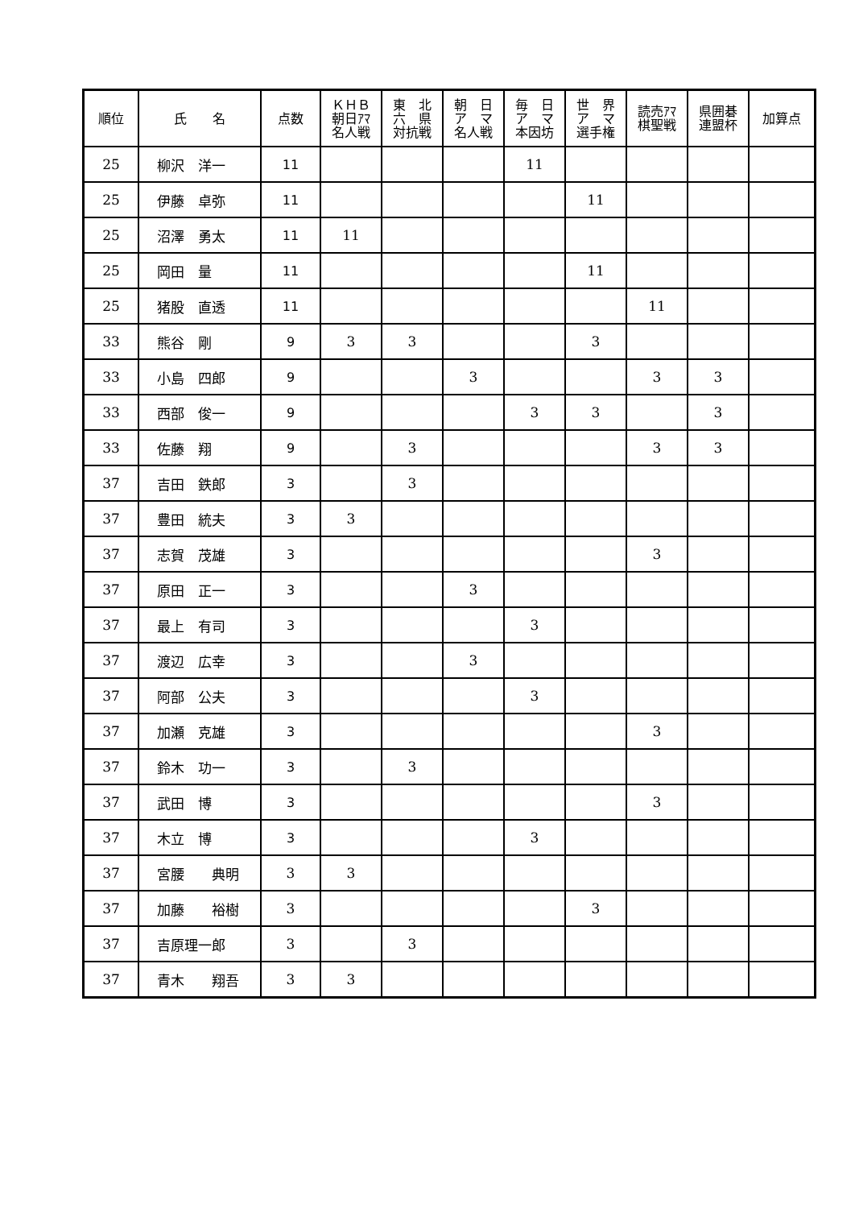| 順位 | 氏 名 | 点数 | ＫＨＢ 朝日ｱﾏ 名人戦 | 東 北 六 県 対抗戦 | 朝 日 ア マ 名人戦 | 毎 日 ア マ 本因坊 | 世 界 ア マ 選手権 | 読売ｱﾏ 棋聖戦 | 県囲碁 連盟杯 | 加算点 |
| --- | --- | --- | --- | --- | --- | --- | --- | --- | --- | --- |
| 25 | 柳沢 洋一 | 11 | | | | 11 | | | | |
| 25 | 伊藤 卓弥 | 11 | | | | | 11 | | | |
| 25 | 沼澤 勇太 | 11 | 11 | | | | | | | |
| 25 | 岡田 量 | 11 | | | | | 11 | | | |
| 25 | 猪股 直透 | 11 | | | | | | 11 | | |
| 33 | 熊谷 剛 | 9 | 3 | 3 | | | 3 | | | |
| 33 | 小島 四郎 | 9 | | | 3 | | | 3 | 3 | |
| 33 | 西部 俊一 | 9 | | | | 3 | 3 | | 3 | |
| 33 | 佐藤 翔 | 9 | | 3 | | | | 3 | 3 | |
| 37 | 吉田 鉄郎 | 3 | | 3 | | | | | | |
| 37 | 豊田 統夫 | 3 | 3 | | | | | | | |
| 37 | 志賀 茂雄 | 3 | | | | | | 3 | | |
| 37 | 原田 正一 | 3 | | | 3 | | | | | |
| 37 | 最上 有司 | 3 | | | | 3 | | | | |
| 37 | 渡辺 広幸 | 3 | | | 3 | | | | | |
| 37 | 阿部 公夫 | 3 | | | | 3 | | | | |
| 37 | 加瀬 克雄 | 3 | | | | | | 3 | | |
| 37 | 鈴木 功一 | 3 | | 3 | | | | | | |
| 37 | 武田 博 | 3 | | | | | | 3 | | |
| 37 | 木立 博 | 3 | | | | 3 | | | | |
| 37 | 宮腰 典明 | 3 | 3 | | | | | | | |
| 37 | 加藤 裕樹 | 3 | | | | | 3 | | | |
| 37 | 吉原理一郎 | 3 | | 3 | | | | | | |
| 37 | 青木 翔吾 | 3 | 3 | | | | | | | |